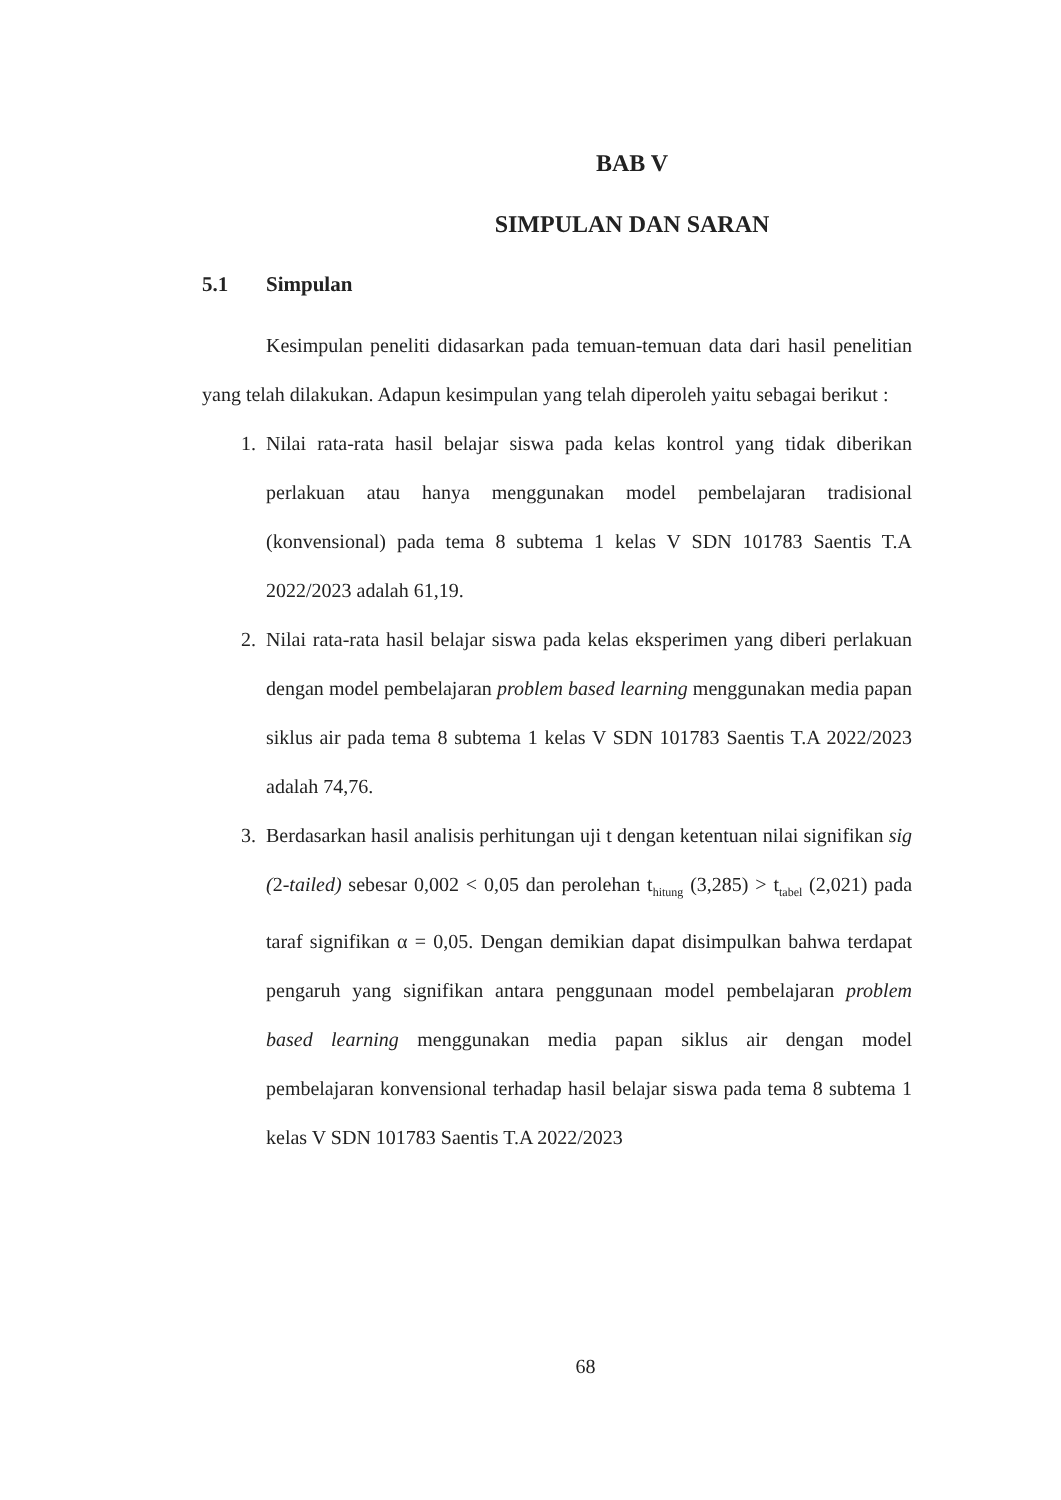BAB V
SIMPULAN DAN SARAN
5.1 Simpulan
Kesimpulan peneliti didasarkan pada temuan-temuan data dari hasil penelitian yang telah dilakukan. Adapun kesimpulan yang telah diperoleh yaitu sebagai berikut :
1. Nilai rata-rata hasil belajar siswa pada kelas kontrol yang tidak diberikan perlakuan atau hanya menggunakan model pembelajaran tradisional (konvensional) pada tema 8 subtema 1 kelas V SDN 101783 Saentis T.A 2022/2023 adalah 61,19.
2. Nilai rata-rata hasil belajar siswa pada kelas eksperimen yang diberi perlakuan dengan model pembelajaran problem based learning menggunakan media papan siklus air pada tema 8 subtema 1 kelas V SDN 101783 Saentis T.A 2022/2023 adalah 74,76.
3. Berdasarkan hasil analisis perhitungan uji t dengan ketentuan nilai signifikan sig (2-tailed) sebesar 0,002 < 0,05 dan perolehan t<sub>hitung</sub> (3,285) > t<sub>tabel</sub> (2,021) pada taraf signifikan α = 0,05. Dengan demikian dapat disimpulkan bahwa terdapat pengaruh yang signifikan antara penggunaan model pembelajaran problem based learning menggunakan media papan siklus air dengan model pembelajaran konvensional terhadap hasil belajar siswa pada tema 8 subtema 1 kelas V SDN 101783 Saentis T.A 2022/2023
68